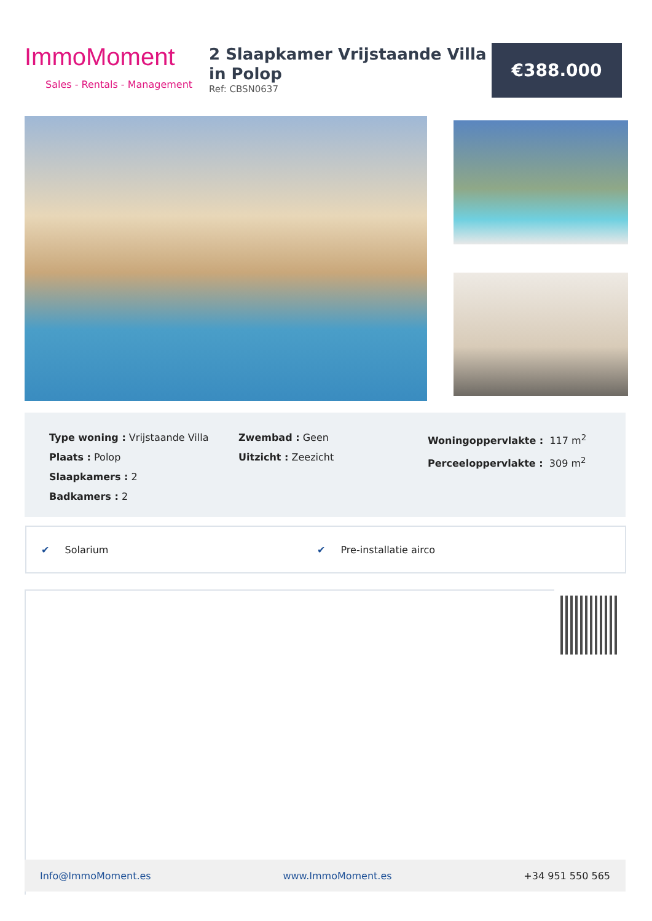ImmoMoment
Sales - Rentals - Management
2 Slaapkamer Vrijstaande Villa in Polop
Ref: CBSN0637
€388.000
Type woning : Vrijstaande Villa
Plaats : Polop
Slaapkamers : 2
Badkamers : 2
Zwembad : Geen
Uitzicht : Zeezicht
Woningoppervlakte : 117 m<sup>2</sup>
Perceeloppervlakte : 309 m<sup>2</sup>
✔ Solarium ✔ Pre-installatie airco
Info@ImmoMoment.es www.ImmoMoment.es +34 951 550 565